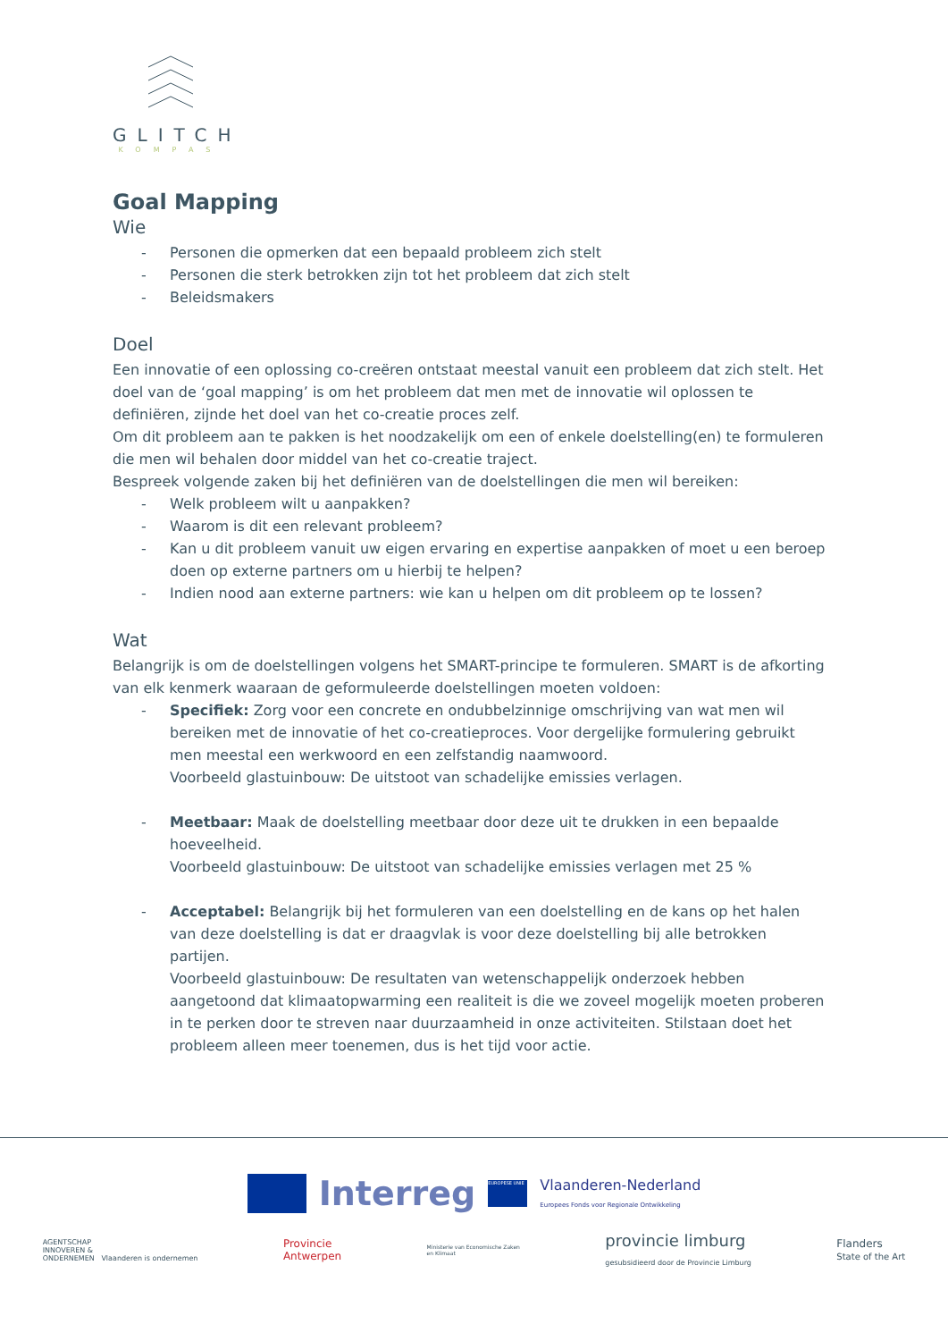GLITCH
KOMPAS
Goal Mapping
Wie
- Personen die opmerken dat een bepaald probleem zich stelt
- Personen die sterk betrokken zijn tot het probleem dat zich stelt
- Beleidsmakers
Doel
Een innovatie of een oplossing co-creëren ontstaat meestal vanuit een probleem dat zich stelt. Het doel van de ‘goal mapping’ is om het probleem dat men met de innovatie wil oplossen te definiëren, zijnde het doel van het co-creatie proces zelf.
Om dit probleem aan te pakken is het noodzakelijk om een of enkele doelstelling(en) te formuleren die men wil behalen door middel van het co-creatie traject.
Bespreek volgende zaken bij het definiëren van de doelstellingen die men wil bereiken:
- Welk probleem wilt u aanpakken?
- Waarom is dit een relevant probleem?
- Kan u dit probleem vanuit uw eigen ervaring en expertise aanpakken of moet u een beroep doen op externe partners om u hierbij te helpen?
- Indien nood aan externe partners: wie kan u helpen om dit probleem op te lossen?
Wat
Belangrijk is om de doelstellingen volgens het SMART-principe te formuleren. SMART is de afkorting van elk kenmerk waaraan de geformuleerde doelstellingen moeten voldoen:
- Specifiek: Zorg voor een concrete en ondubbelzinnige omschrijving van wat men wil bereiken met de innovatie of het co-creatieproces. Voor dergelijke formulering gebruikt men meestal een werkwoord en een zelfstandig naamwoord.
Voorbeeld glastuinbouw: De uitstoot van schadelijke emissies verlagen.
- Meetbaar: Maak de doelstelling meetbaar door deze uit te drukken in een bepaalde hoeveelheid.
Voorbeeld glastuinbouw: De uitstoot van schadelijke emissies verlagen met 25 %
- Acceptabel: Belangrijk bij het formuleren van een doelstelling en de kans op het halen van deze doelstelling is dat er draagvlak is voor deze doelstelling bij alle betrokken partijen.
Voorbeeld glastuinbouw: De resultaten van wetenschappelijk onderzoek hebben aangetoond dat klimaatopwarming een realiteit is die we zoveel mogelijk moeten proberen in te perken door te streven naar duurzaamheid in onze activiteiten. Stilstaan doet het probleem alleen meer toenemen, dus is het tijd voor actie.
Interreg EUROPESE UNIE Vlaanderen-Nederland
Europees Fonds voor Regionale Ontwikkeling
AGENTSCHAP
INNOVEREN &
ONDERNEMEN Vlaanderen is ondernemen Provincie
Antwerpen Ministerie van Economische Zaken
en Klimaat provincie limburg
gesubsidieerd door de Provincie Limburg Flanders
State of the Art